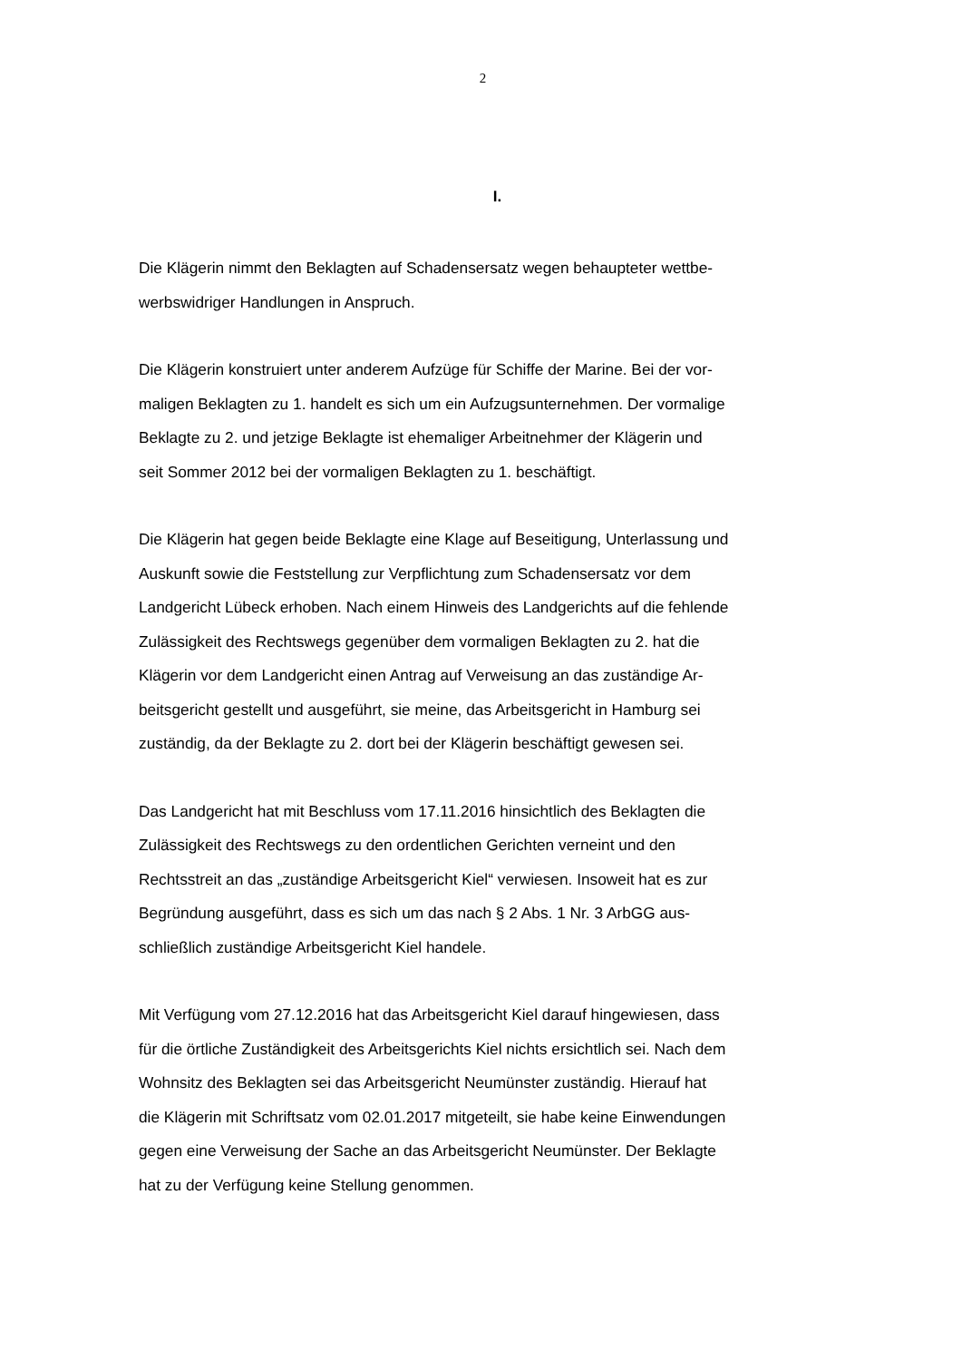2
I.
Die Klägerin nimmt den Beklagten auf Schadensersatz wegen behaupteter wettbe-
werbswidriger Handlungen in Anspruch.
Die Klägerin konstruiert unter anderem Aufzüge für Schiffe der Marine. Bei der vor-
maligen Beklagten zu 1. handelt es sich um ein Aufzugsunternehmen. Der vormalige
Beklagte zu 2. und jetzige Beklagte ist ehemaliger Arbeitnehmer der Klägerin und
seit Sommer 2012 bei der vormaligen Beklagten zu 1. beschäftigt.
Die Klägerin hat gegen beide Beklagte eine Klage auf Beseitigung, Unterlassung und
Auskunft sowie die Feststellung zur Verpflichtung zum Schadensersatz vor dem
Landgericht Lübeck erhoben. Nach einem Hinweis des Landgerichts auf die fehlende
Zulässigkeit des Rechtswegs gegenüber dem vormaligen Beklagten zu 2. hat die
Klägerin vor dem Landgericht einen Antrag auf Verweisung an das zuständige Ar-
beitsgericht gestellt und ausgeführt, sie meine, das Arbeitsgericht in Hamburg sei
zuständig, da der Beklagte zu 2. dort bei der Klägerin beschäftigt gewesen sei.
Das Landgericht hat mit Beschluss vom 17.11.2016 hinsichtlich des Beklagten die
Zulässigkeit des Rechtswegs zu den ordentlichen Gerichten verneint und den
Rechtsstreit an das „zuständige Arbeitsgericht Kiel“ verwiesen. Insoweit hat es zur
Begründung ausgeführt, dass es sich um das nach § 2 Abs. 1 Nr. 3 ArbGG aus-
schließlich zuständige Arbeitsgericht Kiel handele.
Mit Verfügung vom 27.12.2016 hat das Arbeitsgericht Kiel darauf hingewiesen, dass
für die örtliche Zuständigkeit des Arbeitsgerichts Kiel nichts ersichtlich sei. Nach dem
Wohnsitz des Beklagten sei das Arbeitsgericht Neumünster zuständig. Hierauf hat
die Klägerin mit Schriftsatz vom 02.01.2017 mitgeteilt, sie habe keine Einwendungen
gegen eine Verweisung der Sache an das Arbeitsgericht Neumünster. Der Beklagte
hat zu der Verfügung keine Stellung genommen.